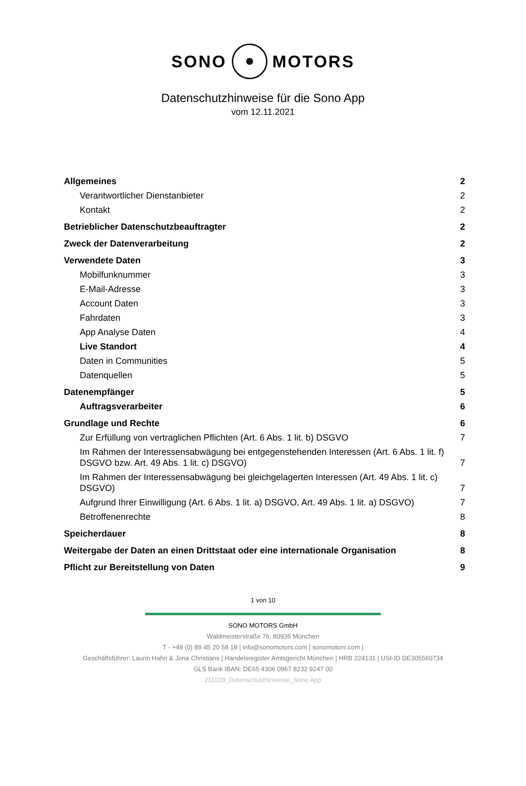SONO MOTORS
Datenschutzhinweise für die Sono App
vom 12.11.2021
Allgemeines 2
Verantwortlicher Dienstanbieter 2
Kontakt 2
Betrieblicher Datenschutzbeauftragter 2
Zweck der Datenverarbeitung 2
Verwendete Daten 3
Mobilfunknummer 3
E-Mail-Adresse 3
Account Daten 3
Fahrdaten 3
App Analyse Daten 4
Live Standort 4
Daten in Communities 5
Datenquellen 5
Datenempfänger 5
Auftragsverarbeiter 6
Grundlage und Rechte 6
Zur Erfüllung von vertraglichen Pflichten (Art. 6 Abs. 1 lit. b) DSGVO 7
Im Rahmen der Interessensabwägung bei entgegenstehenden Interessen (Art. 6 Abs. 1 lit. f) DSGVO bzw. Art. 49 Abs. 1 lit. c) DSGVO) 7
Im Rahmen der Interessensabwägung bei gleichgelagerten Interessen (Art. 49 Abs. 1 lit. c) DSGVO) 7
Aufgrund Ihrer Einwilligung (Art. 6 Abs. 1 lit. a) DSGVO, Art. 49 Abs. 1 lit. a) DSGVO) 7
Betroffenenrechte 8
Speicherdauer 8
Weitergabe der Daten an einen Drittstaat oder eine internationale Organisation 8
Pflicht zur Bereitstellung von Daten 9
1 von 10
SONO MOTORS GmbH
Waldmeisterstraße 76, 80935 München
T - +49 (0) 89 45 20 58 18 | info@sonomotors.com | sonomotors.com |
Geschäftsführer: Laurin Hahn & Jona Christians | Handelsregister Amtsgericht München | HRB 224131 | USt-ID DE305560734
GLS Bank IBAN: DE65 4306 0967 8232 9247 00
211018_Datenschutzhinweise_Sono App